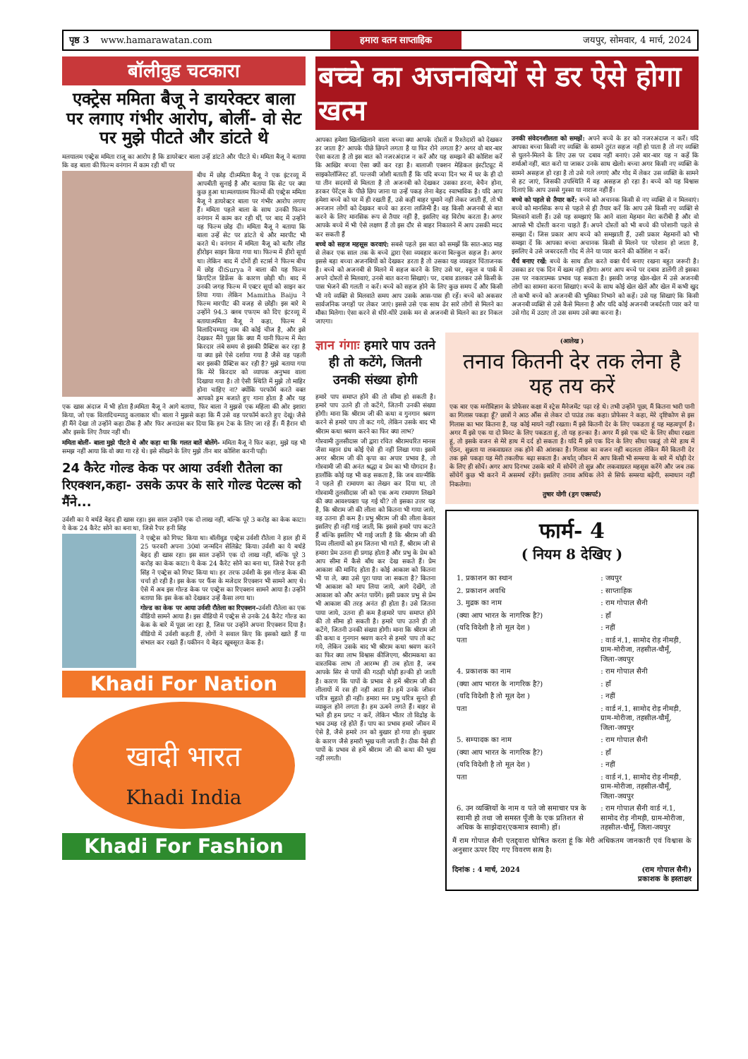पृष्ठ 3 www.hamarawatan.com
हमारा वतन साप्ताहिक
जयपुर, सोमवार, 4 मार्च, 2024
बॉलीवुड चटकारा
एक्ट्रेस ममिता बैजू ने डायरेक्टर बाला पर लगाए गंभीर आरोप, बोलीं- वो सेट पर मुझे पीटते और डांटते थे
मलयालम एक्ट्रेस ममिता राजू का आरोप है कि डायरेक्टर बाला उन्हें डांटते और पीटते थे। ममिता बैजू ने बताया कि वह बाला की फिल्म वनंगान में काम रही थीं पर
बीच में छोड़ दी।ममिता बैजू ने एक इंटरव्यू में आपबीती सुनाई है और बताया कि सेट पर क्या कुछ हुआ था।मलयालम फिल्मों की एक्ट्रेस ममिता बैजू ने डायरेक्टर बाला पर गंभीर आरोप लगाए हैं। ममिता पहले बाला के साथ उनकी फिल्म वनंगान में काम कर रही थीं, पर बाद में उन्होंने यह फिल्म छोड़ दी। ममिता बैजू ने बताया कि बाला उन्हें सेट पर डांटते थे और मारपीट भी करते थे। वनंगान में ममिता बैजू को बतौर लीड हीरोइन साइन किया गया था। फिल्म में हीरो सूर्या था। लेकिन बाद में दोनों ही स्टार्स ने फिल्म बीच में छोड़ दी।Surya ने बाला की यह फिल्म क्रिएटिल डिफ्रेंस के कारण छोड़ी थी। बाद में उनकी जगह फिल्म में एक्टर सूर्या को साइन कर लिया गया। लेकिन Mamitha Baiju ने फिल्म मारपीट की वजह से छोड़ी। इस बारे मे उन्होंने 94.3 क्लब एफएम को दिए इंटरव्यू में बताया।ममिता बैजू ने कहा, फिल्म में विलादिचम्पातु नाम की कोई चीज है, और इसे देखकर मैंने पूछा कि क्या मैं यानी फिल्म में मेरा किरदार लंबे समय से इसकी प्रैक्टिस कर रहा है या क्या इसे ऐसे दर्शाया गया है जैसे वह पहली बार इसकी प्रैक्टिस कर रही है? मुझे बताया गया कि मेरे किरदार को व्यापक अनुभव वाला दिखाया गया है। तो ऐसी स्थिति में मुझे तो माहिर होना चाहिए ना? क्योंकि परफॉर्म करते वक्त आपको ड्रम बजाते हुए गाना होता है और यह एक खास अंदाज में भी होता है।ममिता बैजू ने आगे बताया, फिर बाला ने मुझसे एक महिला की ओर इशारा किया, जो एक विलादिचम्पातु कलाकार थी। बाला ने मुझसे कहा कि मैं उसे वह परफॉर्म करते हुए देखूं। जैसे ही मैंने देखा तो उन्होंने कहा ठीक है और फिर अनाउंस कर दिया कि हम टेक के लिए जा रहे हैं। मैं हैरान थी और इसके लिए तैयार नहीं थी।
ममिता बोलीं- बाला मुझे पीटते थे और कहा था कि गलत बातें बोलेंगे- ममिता बैजू ने फिर कहा, मुझे यह भी समझ नहीं आया कि वो क्या गा रहे थे। इसे सीखने के लिए मुझे तीन बार कोशिश करनी पड़ी।
24 कैरेट गोल्ड केक पर आया उर्वशी रौतेला का रिएक्शन,कहा- उसके ऊपर के सारे गोल्ड पेटल्स को मैंने...
उर्वशी का ये बर्थडे बेहद ही खास रहा। इस साल उन्होंने एक दो लाख नहीं, बल्कि पूरे 3 करोड़ का केक काटा। ये केक 24 कैरेट सोने का बना था, जिसे रैपर हनी सिंह
ने एक्ट्रेस को गिफ्ट किया था। बॉलीवुड एक्ट्रेस उर्वशी रौतेला ने हाल ही में 25 फरवरी अपना 30वां जन्मदिन सेलिब्रेट किया। उर्वशी का ये बर्थडे बेहद ही खास रहा। इस साल उन्होंने एक दो लाख नहीं, बल्कि पूरे 3 करोड़ का केक काटा। ये केक 24 कैरेट सोने का बना था, जिसे रैपर हनी सिंह ने एक्ट्रेस को गिफ्ट किया था। हर तरफ उर्वशी के इस गोल्ड केक की चर्चा हो रही है। इस केक पर फैंस के मजेदार रिएक्शन भी सामने आए थे। ऐसे में अब इस गोल्ड केक पर एक्ट्रेस का रिएक्शन सामने आया है। उन्होंने बताया कि इस केक को देखकर उन्हें कैसा लगा था।
गोल्ड का केक पर आया उर्वशी रौतेला का रिएक्शन-उर्वशी रौतेला का एक वीडियो सामने आया है। इस वीडियो में एक्ट्रेस से उनके 24 कैरेट गोल्ड का केक के बारे में पूछा जा रहा है, जिस पर उन्होंने अपना रिएक्शन दिया है। वीडियो में उर्वशी कहती हैं, लोगों ने सवाल किए कि इसको खाते हैं या संभाल कर रखते हैं। यकीनन ये बेहद खूबसूरत केक है।
Khadi For Nation
खादी भारत
Khadi India
Khadi For Fashion
बच्चे का अजनबियों से डर ऐसे होगा खत्म
आपका हमेशा खिलखिलाने वाला बच्चा क्या आपके दोस्तों व रिश्तेदारों को देखकर डर जाता है? आपके पीछे छिपने लगता है या फिर रोने लगता है? अगर वो बार-बार ऐसा करता है तो इस बात को नजरअंदाज न करें और यह समझने की कोशिश करें कि आखिर बच्चा ऐसा क्यों कर रहा है। बालाजी एक्शन मेडिकल इंस्टीट्यूट में साइकोलॉजिस्ट डॉ. पल्लवी जोशी बताती हैं कि यदि बच्चा दिन भर में घर के ही दो या तीन सदस्यों से मिलता है तो अजनबी को देखकर उसका डरना, बेचैन होना, डरकर पेरेंट्स के पीछे छिप जाना या उन्हें पकड़ लेना बेहद स्वाभाविक है। यदि आप हमेशा बच्चे को घर में ही रखती हैं, उसे कहीं बाहर घुमाने नहीं लेकर जाती हैं, तो भी अनजान लोगों को देखकर बच्चे का डरना लाजिमी है। वह किसी अजनबी से बात करने के लिए मानसिक रूप से तैयार नहीं है, इसलिए वह विरोध करता है। अगर आपके बच्चे में भी ऐसे लक्षण हैं तो इस दौर से बाहर निकालने में आप उसकी मदद कर सकती हैं
बच्चे को सहज महसूस करवाएं: सबसे पहले इस बात को समझें कि सात-आठ माह से लेकर एक साल तक के बच्चे द्वारा ऐसा व्यवहार करना बिल्कुल सहज है। अगर इससे बड़ा बच्चा अजनबियों को देखकर डरता है तो उसका यह व्यवहार चिंताजनक है। बच्चे को अजनबी से मिलने में सहज करने के लिए उसे घर, स्कूल व पार्क में अपने दोस्तों से मिलवाएं, उनसे बात करना सिखाएं। पर, दबाव डालकर उसे किसी के पास भेजने की गलती न करें। बच्चे को सहज होने के लिए कुछ समय दें और किसी भी नये व्यक्ति से मिलवाते समय आप उसके आस-पास ही रहें। बच्चे को अकसर सार्वजनिक जगहों पर लेकर जाएं। इससे उसे एक साथ ढेर सारे लोगों से मिलने का मौका मिलेगा। ऐसा करने से धीरे-धीरे उसके मन से अजनबी से मिलने का डर निकल जाएगा।
उनकी संवेदनशीलता को समझें: अपने बच्चे के डर को नजरअंदाज न करें। यदि आपका बच्चा किसी नए व्यक्ति के सामने तुरंत सहज नहीं हो पाता है तो नए व्यक्ति से घुलने-मिलने के लिए उस पर दबाव नहीं बनाएं। उसे बार-बार यह न कहें कि शर्माओ नहीं, बात करो या जाकर उनके साथ खेलो। बच्चा अगर किसी नए व्यक्ति के सामने असहज हो रहा है तो उसे गले लगाएं और गोद में लेकर उस व्यक्ति के सामने से हट जाएं, जिसकी उपस्थिति में वह असहज हो रहा है। बच्चे को यह विश्वास दिलाएं कि आप उससे गुस्सा या नाराज नहीं हैं।
बच्चे को पहले से तैयार करें: बच्चे को अचानक किसी से नए व्यक्ति से न मिलवाएं। बच्चे को मानसिक रूप से पहले से ही तैयार करें कि आप उसे किसी नए व्यक्ति से मिलवाने वाली हैं। उसे यह समझाएं कि आने वाला मेहमान मेरा करीबी है और वो आपसे भी दोस्ती करना चाहते हैं। अपने दोस्तों को भी बच्चे की परेशानी पहले से समझा दें। जिस प्रकार आप बच्चे को समझाती हैं, उसी प्रकार मेहमानों को भी समझा दें कि आपका बच्चा अचानक किसी से मिलने पर परेशान हो जाता है, इसलिए वे उसे जबरदस्ती गोद में लेने या प्यार करने की कोशिश न करें।
धैर्य बनाए रखें: बच्चे के साथ डील करते वक्त धैर्य बनाए रखना बहुत जरूरी है। उसका डर एक दिन में खत्म नहीं होगा। अगर आप बच्चे पर दबाव डालेंगी तो इसका उस पर नकारात्मक प्रभाव पड़ सकता है। इसकी जगह खेल-खेल में उसे अजनबी लोगों का सामना करना सिखाएं। बच्चे के साथ कोई खेल खेलें और खेल में कभी खुद तो कभी बच्चे को अजनबी की भूमिका निभाने को कहें। उसे यह सिखाएं कि किसी अजनबी व्यक्ति से उसे कैसे मिलना है और यदि कोई अजनबी जबर्दस्ती प्यार करे या उसे गोद में उठाए तो उस समय उसे क्या करना है।
ज्ञान गंगाः हमारे पाप उतने ही तो कटेंगे, जितनी उनकी संख्या होगी
हमारे पाप समाप्त होने की तो सीमा हो सकती है। हमारे पाप उतने ही तो कटेंगे, जितनी उनकी संख्या होगी। माना कि श्रीराम जी की कथा व गुनगान श्रवण करने से हमारे पाप तो कट गये, लेकिन उसके बाद भी श्रीराम कथा श्रवण करने का फिर क्या लाभ?
गोस्वामी तुलसीदास जी द्वारा रचित श्रीरामचरित मानस जैसा महान ग्रंथ कोई ऐसे ही नहीं लिखा गया। इसमें अगर श्रीराम जी की कृपा का अपार प्रभाव है, तो गोस्वामी जी की अनंत श्रद्धा व प्रेम का भी योगदान है। हालाँकि कोई यह भी कह सकता है, कि जब वाल्मीकि ने पहले ही रामायण का लेखन कर दिया था, तो गोस्वामी तुलसीदास जी को एक अन्य रामायण लिखने की क्या आवश्यक्ता पड़ गई थी? तो इसका उत्तर यह है, कि श्रीराम जी की लीला को कितना भी गाया जाये, वह उतना ही कम है। प्रभु श्रीराम जी की लीला केवल इसलिए ही नहीं गाई जाती, कि इससे हमारे पाप कटते हैं बल्कि इसलिए भी गाई जाती है कि श्रीराम जी की दिव्य लीलायों को हम जितना भी गाते हैं, श्रीराम जी से हमारा प्रेम उतना ही प्रगाढ़ होता है और प्रभु के प्रेम को आप सीमा में कैसे बाँध कर देख सकते हैं। प्रेम आकाश की मानिंद होता है। कोई आकाश को कितना भी पा ले, क्या उसे पूरा पाया जा सकता है? कितना भी आकाश को माप लिया जाये, आगे देखेंगे, तो आकाश को और अनंत पायेंगे। इसी प्रकार प्रभु से प्रेम भी आकाश की तरह अनंत ही होता है। उसे जितना पाया जाये, उतना ही कम है।हमारे पाप समाप्त होने की तो सीमा हो सकती है। हमारे पाप उतने ही तो कटेंगे, जितनी उनकी संख्या होगी। माना कि श्रीराम जी की कथा व गुनगान श्रवण करने से हमारे पाप तो कट गये, लेकिन उसके बाद भी श्रीराम कथा श्रवण करने का फिर क्या लाभ विश्वास कीजिएगा, श्रीरामकथा का वास्तविक लाभ तो आरम्भ ही तब होता है, जब आपके सिर से पापों की गठड़ी थोड़ी हल्की हो जाती है। कारण कि पापों के प्रभाव से हमें श्रीराम जी की लीलायों में रस ही नहीं आता है। हमें उनके जीवन चरित्र सुहाते ही नहीं। हमारा मन प्रभु चरित्र सुनते ही व्याकुल होने लगता है। हम ऊबने लगते हैं। बाहर से भले ही हम प्रगट न करें, लेकिन भीतर तो विद्रोह के भाव उमड़ रहे होते हैं। पाप का प्रभाव हमारे जीवन में ऐसे है, जैसे हमारे तन को बुखार हो गया हो। बुखार के कारण जैसे हमारी भूख चली जाती है। ठीक वैसे ही पापों के प्रभाव से हमें श्रीराम जी की कथा की भूख नहीं लगती।
(आलेख )
तनाव कितनी देर तक लेना है यह तय करें
एक बार एक मनोविज्ञान के प्रोफेसर कक्षा में स्ट्रेस मैनेजमेंट पढ़ा रहे थे। तभी उन्होंने पूछा, मैं कितना भारी पानी का गिलास पकड़ा हूँ? छात्रों ने आठ औंस से लेकर दो पाउंड तक कहा। प्रोफेसर ने कहा, मेरे दृष्टिकोण से इस गिलास का भार कितना है, यह कोई मायने नहीं रखता। मैं इसे कितनी देर के लिए पकडता हूं यह महत्वपूर्ण है। अगर मैं इसे एक या दो मिनट के लिए पकडता हूं, तो यह हल्का है। अगर मैं इसे एक घंटे के लिए सीधा रखता हूं, तो इसके वजन से मेरे हाथ में दर्द हो सकता है। यदि मैं इसे एक दिन के लिए सीधा पकडूं तो मेरे हाथ में ऐंठन, सुन्नता या लकवाग्रस्त तक होने की आंशका है। गिलास का वजन नहीं बदलता लेकिन मैंने कितनी देर तक इसे पकड़ा यह मेरी तकलीफ बढ़ा सकता है। अर्थात् जीवन में आप किसी भी समस्या के बारे में थोड़ी देर के लिए ही सोचें। अगर आप दिनभर उसके बारे में सोचेंगे तो सुन्न और लकवाग्रस्त महसूस करेंगे और जब तक सोंचेगें कुछ भी करने में असमर्थ रहेंगे। इसलिए तनाव अधिक लेने से सिर्फ समस्या बढ़ेगी, समाधान नहीं निकलेगा।
तुषार योगी (ड्रग एक्सपर्ट)
फार्म- 4
( नियम 8 देखिए )
| 1. प्रकाशन का स्थान | : जयपुर |
| 2. प्रकाशन अवधि | : साप्ताहिक |
| 3. मुद्रक का नाम | : राम गोपाल सैनी |
| (क्या आप भारत के नागरिक है?) | : हाँ |
| (यदि विदेशी है तो मूल देश ) | : नहीं |
| पता | : वार्ड नं.1, सामोद रोड़ नीमड़ी, ग्राम-मोरीजा, तहसील-चौमूँ, जिला-जयपुर |
| 4. प्रकाशक का नाम | : राम गोपाल सैनी |
| (क्या आप भारत के नागरिक है?) | : हाँ |
| (यदि विदेशी है तो मूल देश ) | : नहीं |
| पता | : वार्ड नं.1, सामोद रोड़ नीमड़ी, ग्राम-मोरीजा, तहसील-चौमूँ, जिला-जयपुर |
| 5. सम्पादक का नाम | : राम गोपाल सैनी |
| (क्या आप भारत के नागरिक है?) | : हाँ |
| (यदि विदेशी है तो मूल देश ) | : नहीं |
| पता | : वार्ड नं.1, सामोद रोड़ नीमड़ी, ग्राम-मोरीजा, तहसील-चौमूँ, जिला-जयपुर |
| 6. उन व्यक्तियों के नाम व पते जो समाचार पत्र के स्वामी हो तथा जो समस्त पूँजी के एक प्रतिशत से अधिक के साझेदार(एकमात्र स्वामी) हों। | : राम गोपाल सैनी वार्ड नं.1, सामोद रोड़ नीमड़ी, ग्राम-मोरीजा, तहसील-चौमूँ, जिला-जयपुर |
मैं राम गोपाल सैनी एतद्द्वारा घोषित करता हूं कि मेरी अधिकतम जानकारी एवं विश्वास के अनुसार ऊपर दिए गए विवरण सत्य है।
दिनांक : 4 मार्च, 2024 (राम गोपाल सैनी)
प्रकाशक के हस्ताक्षर